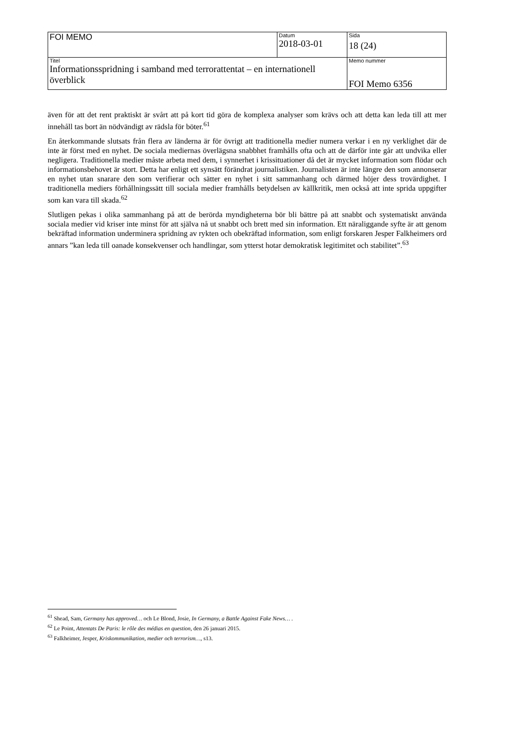| FOI MEMO | Datum 2018-03-01 | Sida 18 (24) |
| Titel Informationsspridning i samband med terrorattentat – en internationell överblick | | Memo nummer FOI Memo 6356 |
även för att det rent praktiskt är svårt att på kort tid göra de komplexa analyser som krävs och att detta kan leda till att mer innehåll tas bort än nödvändigt av rädsla för böter.<sup>61</sup>
En återkommande slutsats från flera av länderna är för övrigt att traditionella medier numera verkar i en ny verklighet där de inte är först med en nyhet. De sociala mediernas överlägsna snabbhet framhålls ofta och att de därför inte går att undvika eller negligera. Traditionella medier måste arbeta med dem, i synnerhet i krissituationer då det är mycket information som flödar och informationsbehovet är stort. Detta har enligt ett synsätt förändrat journalistiken. Journalisten är inte längre den som annonserar en nyhet utan snarare den som verifierar och sätter en nyhet i sitt sammanhang och därmed höjer dess trovärdighet. I traditionella mediers förhållningssätt till sociala medier framhålls betydelsen av källkritik, men också att inte sprida uppgifter som kan vara till skada.<sup>62</sup>
Slutligen pekas i olika sammanhang på att de berörda myndigheterna bör bli bättre på att snabbt och systematiskt använda sociala medier vid kriser inte minst för att själva nå ut snabbt och brett med sin information. Ett näraliggande syfte är att genom bekräftad information underminera spridning av rykten och obekräftad information, som enligt forskaren Jesper Falkheimers ord annars ”kan leda till oanade konsekvenser och handlingar, som ytterst hotar demokratisk legitimitet och stabilitet”.<sup>63</sup>
<sup>61</sup> Shead, Sam, Germany has approved… och Le Blond, Josie, In Germany, a Battle Against Fake News… .
<sup>62</sup> Le Point, Attentats De Paris: le rôle des médias en question, den 26 januari 2015.
<sup>63</sup> Falkheimer, Jesper, Kriskommunikation, medier och terrorism…, s13.